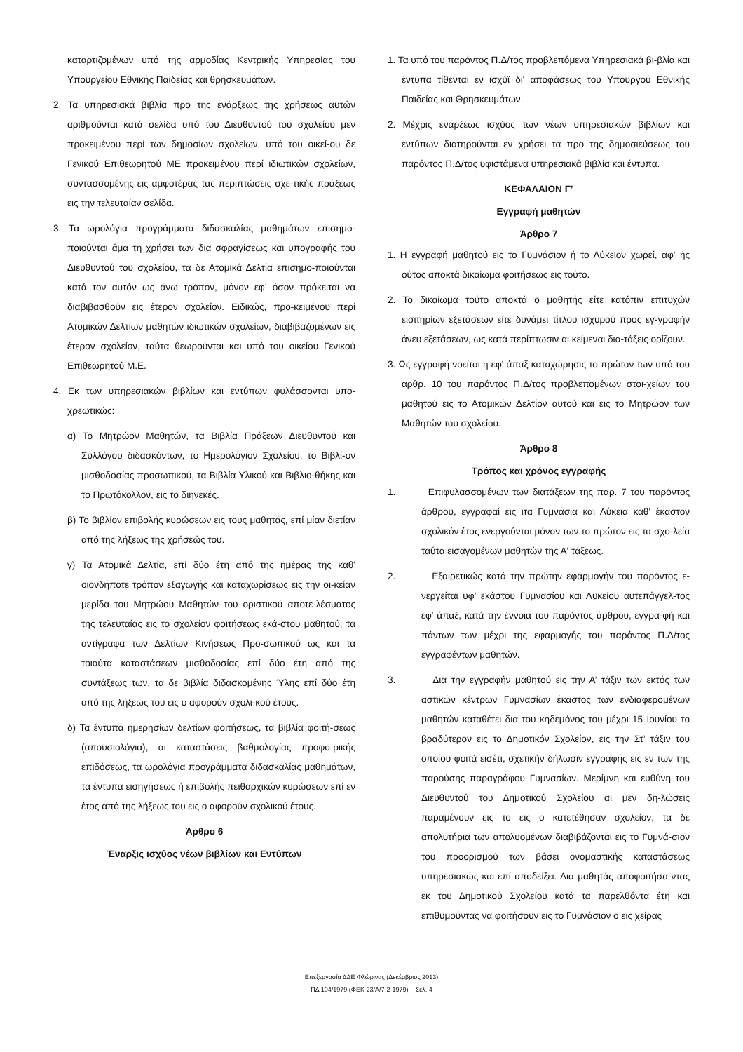καταρτιζομένων υπό της αρμοδίας Κεντρικής Υπηρεσίας του Υπουργείου Εθνικής Παιδείας και θρησκευμάτων.
2. Τα υπηρεσιακά βιβλία προ της ενάρξεως της χρήσεως αυτών αριθμούνται κατά σελίδα υπό του Διευθυντού του σχολείου μεν προκειμένου περί των δημοσίων σχολείων, υπό του οικεί-ου δε Γενικού Επιθεωρητού ΜΕ προκειμένου περί ιδιωτικών σχολείων, συντασσομένης εις αμφοτέρας τας περιπτώσεις σχε-τικής πράξεως εις την τελευταίαν σελίδα.
3. Τα ωρολόγια προγράμματα διδασκαλίας μαθημάτων επισημο-ποιούνται άμα τη χρήσει των δια σφραγίσεως και υπογραφής του Διευθυντού του σχολείου, τα δε Ατομικά Δελτία επισημο-ποιούνται κατά τον αυτόν ως άνω τρόπον, μόνον εφ' όσον πρόκειται να διαβιβασθούν εις έτερον σχολείον. Ειδικώς, προ-κειμένου περί Ατομικών Δελτίων μαθητών ιδιωτικών σχολείων, διαβιβαζομένων εις έτερον σχολείον, ταύτα θεωρούνται και υπό του οικείου Γενικού Επιθεωρητού Μ.Ε.
4. Εκ των υπηρεσιακών βιβλίων και εντύπων φυλάσσονται υπο-χρεωτικώς:
α) Το Μητρώον Μαθητών, τα Βιβλία Πράξεων Διευθυντού και Συλλόγου διδασκόντων, το Ημερολόγιον Σχολείου, το Βιβλί-ον μισθοδοσίας προσωπικού, τα Βιβλία Υλικού και Βιβλιο-θήκης και το Πρωτόκολλον, εις το διηνεκές.
β) Το βιβλίον επιβολής κυρώσεων εις τους μαθητάς, επί μίαν διετίαν από της λήξεως της χρήσεώς του.
γ) Τα Ατομικά Δελτία, επί δύο έτη από της ημέρας της καθ' οιονδήποτε τρόπον εξαγωγής και καταχωρίσεως εις την οι-κείαν μερίδα του Μητρώου Μαθητών του οριστικού αποτε-λέσματος της τελευταίας εις το σχολείον φοιτήσεως εκά-στου μαθητού, τα αντίγραφα των Δελτίων Κινήσεως Προ-σωπικού ως και τα τοιαύτα καταστάσεων μισθοδοσίας επί δύο έτη από της συντάξεως των, τα δε βιβλία διδασκομένης Ύλης επί δύο έτη από της λήξεως του εις ο αφορούν σχολι-κού έτους.
δ) Τα έντυπα ημερησίων δελτίων φοιτήσεως, τα βιβλία φοιτή-σεως (απουσιολόγια), αι καταστάσεις βαθμολογίας προφο-ρικής επιδόσεως, τα ωρολόγια προγράμματα διδασκαλίας μαθημάτων, τα έντυπα εισηγήσεως ή επιβολής πειθαρχικών κυρώσεων επί εν έτος από της λήξεως του εις ο αφορούν σχολικού έτους.
Άρθρο 6
Έναρξις ισχύος νέων βιβλίων και Εντύπων
1. Τα υπό του παρόντος Π.Δ/τος προβλεπόμενα Υπηρεσιακά βι-βλία και έντυπα τίθενται εν ισχύϊ δι' αποφάσεως του Υπουργού Εθνικής Παιδείας και Θρησκευμάτων.
2. Μέχρις ενάρξεως ισχύος των νέων υπηρεσιακών βιβλίων και εντύπων διατηρούνται εν χρήσει τα προ της δημοσιεύσεως του παρόντος Π.Δ/τος υφιστάμενα υπηρεσιακά βιβλία και έντυπα.
ΚΕΦΑΛΑΙΟΝ Γ’
Εγγραφή μαθητών
Άρθρο 7
1. Η εγγραφή μαθητού εις το Γυμνάσιον ή το Λύκειον χωρεί, αφ' ής ούτος αποκτά δικαίωμα φοιτήσεως εις τούτο.
2. Το δικαίωμα τούτο αποκτά ο μαθητής είτε κατόπιν επιτυχών εισιτηρίων εξετάσεων είτε δυνάμει τίτλου ισχυρού προς εγ-γραφήν άνευ εξετάσεων, ως κατά περίπτωσιν αι κείμεναι δια-τάξεις ορίζουν.
3. Ως εγγραφή νοείται η εφ' άπαξ καταχώρησις το πρώτον των υπό του αρθρ. 10 του παρόντος Π.Δ/τος προβλεπομένων στοι-χείων του μαθητού εις το Ατομικών Δελτίον αυτού και εις το Μητρώον των Μαθητών του σχολείου.
Άρθρο 8
Τρόπος και χρόνος εγγραφής
1. Επιφυλασσομένων των διατάξεων της παρ. 7 του παρόντος άρθρου, εγγραφαί εις ιτα Γυμνάσια και Λύκεια καθ' έκαστον σχολικόν έτος ενεργούνται μόνον των το πρώτον εις τα σχο-λεία ταύτα εισαγομένων μαθητών της Α' τάξεως.
2. Εξαιρετικώς κατά την πρώτην εφαρμογήν του παρόντος ε-νεργείται υφ’ εκάστου Γυμνασίου και Λυκείου αυτεπάγγελ-τος εφ' άπαξ, κατά την έννοια του παρόντος άρθρου, εγγρα-φή και πάντων των μέχρι της εφαρμογής του παρόντος Π.Δ/τος εγγραφέντων μαθητών.
3. Δια την εγγραφήν μαθητού εις την Α’ τάξιν των εκτός των αστικών κέντρων Γυμνασίων έκαστος των ενδιαφερομένων μαθητών καταθέτει δια του κηδεμόνος του μέχρι 15 Ιουνίου το βραδύτερον εις το Δημοτικόν Σχολείον, εις την Στ’ τάξιν του οποίου φοιτά εισέτι, σχετικήν δήλωσιν εγγραφής εις εν των της παρούσης παραγράφου Γυμνασίων. Μερίμνη και ευθύνη του Διευθυντού του Δημοτικού Σχολείου αι μεν δη-λώσεις παραμένουν εις το εις ο κατετέθησαν σχολείον, τα δε απολυτήρια των απολυομένων διαβιβάζονται εις το Γυμνά-σιον του προορισμού των βάσει ονομαστικής καταστάσεως υπηρεσιακώς και επί αποδείξει. Δια μαθητάς αποφοιτήσα-ντας εκ του Δημοτικού Σχολείου κατά τα παρελθόντα έτη και επιθυμούντας να φοιτήσουν εις το Γυμνάσιον ο εις χείρας
Επεξεργασία ΔΔΕ Φλώρινας (Δεκέμβριος 2013)
ΠΔ 104/1979 (ΦΕΚ 23/Α/7-2-1979) – Σελ. 4